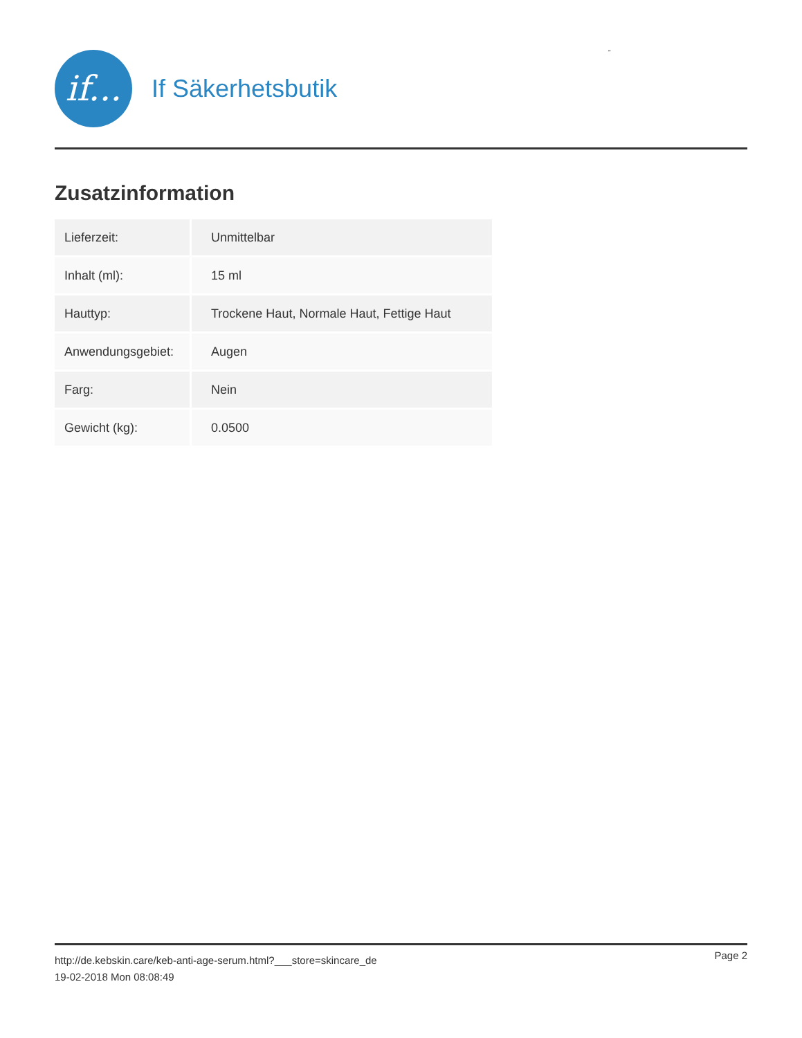if...
If Säkerhetsbutik
"
Zusatzinformation
| Lieferzeit: | Unmittelbar |
| Inhalt (ml): | 15 ml |
| Hauttyp: | Trockene Haut, Normale Haut, Fettige Haut |
| Anwendungsgebiet: | Augen |
| Farg: | Nein |
| Gewicht (kg): | 0.0500 |
Page 2
http://de.kebskin.care/keb-anti-age-serum.html?___store=skincare_de
19-02-2018 Mon 08:08:49